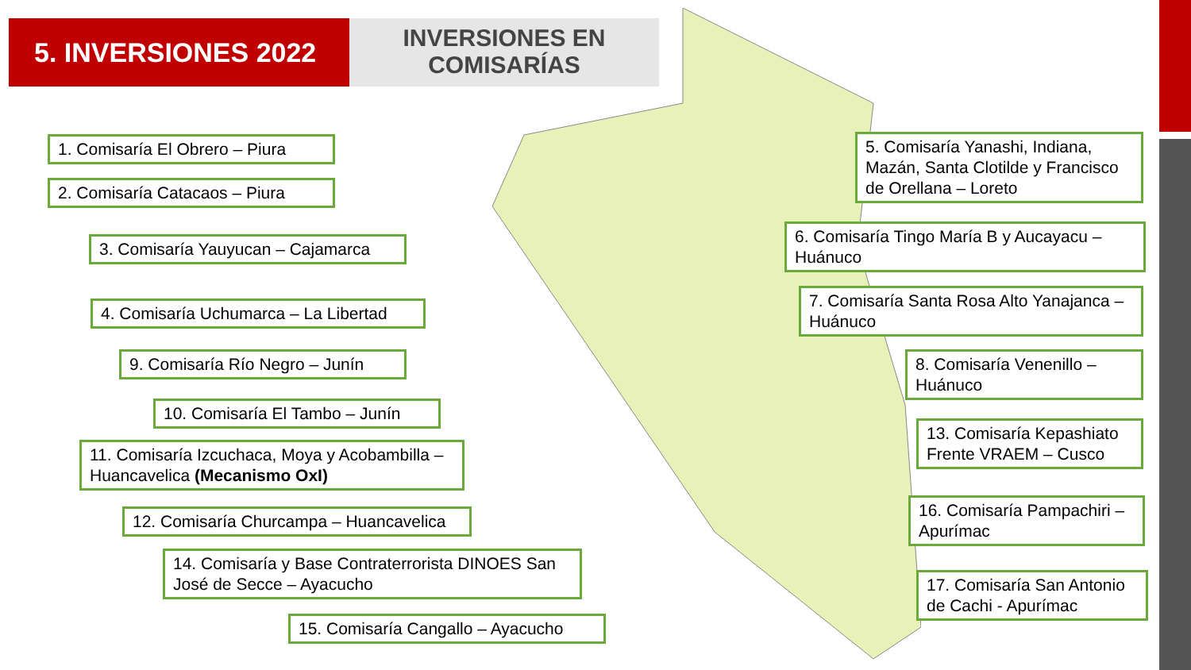5. INVERSIONES 2022
INVERSIONES EN
COMISARÍAS
1. Comisaría El Obrero – Piura
2. Comisaría Catacaos – Piura
3. Comisaría Yauyucan – Cajamarca
4. Comisaría Uchumarca – La Libertad
9. Comisaría Río Negro – Junín
10. Comisaría El Tambo – Junín
11. Comisaría Izcuchaca, Moya y Acobambilla – Huancavelica (Mecanismo OxI)
12. Comisaría Churcampa – Huancavelica
14. Comisaría y Base Contraterrorista DINOES San José de Secce – Ayacucho
15. Comisaría Cangallo – Ayacucho
5. Comisaría Yanashi, Indiana, Mazán, Santa Clotilde y Francisco de Orellana – Loreto
6. Comisaría Tingo María B y Aucayacu – Huánuco
7. Comisaría Santa Rosa Alto Yanajanca – Huánuco
8. Comisaría Venenillo – Huánuco
13. Comisaría Kepashiato Frente VRAEM – Cusco
16. Comisaría Pampachiri – Apurímac
17. Comisaría San Antonio de Cachi - Apurímac